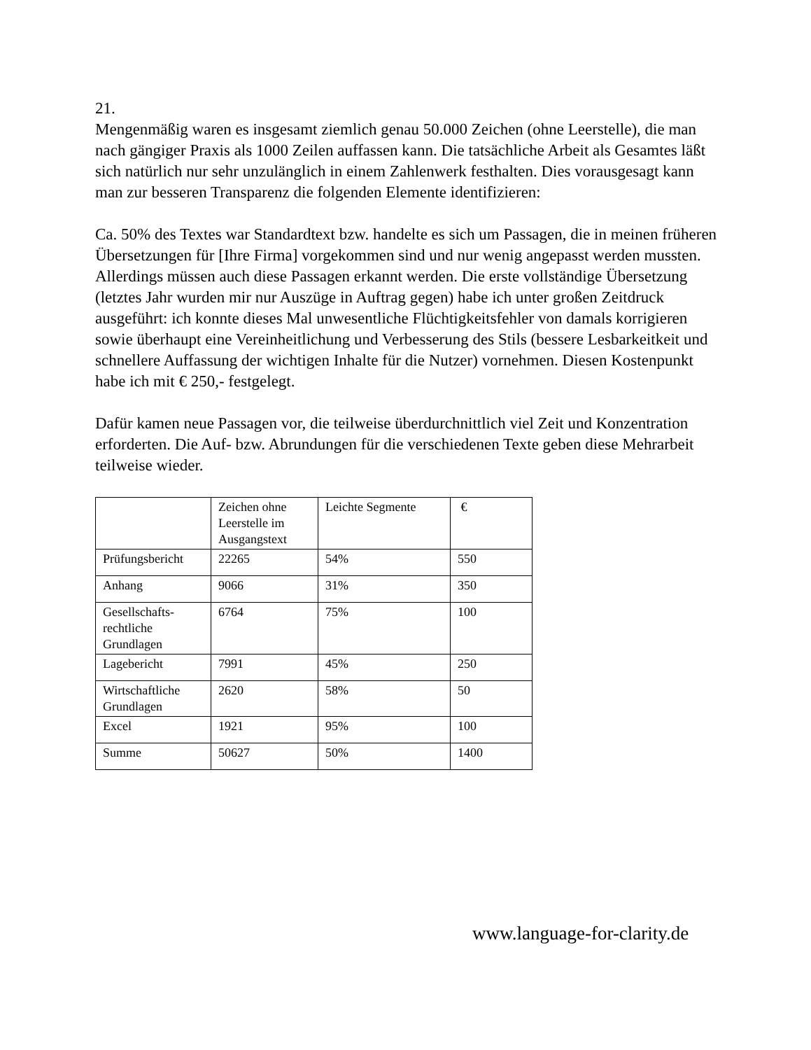21.
Mengenmäßig waren es insgesamt ziemlich genau 50.000 Zeichen (ohne Leerstelle), die man nach gängiger Praxis als 1000 Zeilen auffassen kann. Die tatsächliche Arbeit als Gesamtes läßt sich natürlich nur sehr unzulänglich in einem Zahlenwerk festhalten. Dies vorausgesagt kann man zur besseren Transparenz die folgenden Elemente identifizieren:
Ca. 50% des Textes war Standardtext bzw. handelte es sich um Passagen, die in meinen früheren Übersetzungen für [Ihre Firma] vorgekommen sind und nur wenig angepasst werden mussten. Allerdings müssen auch diese Passagen erkannt werden. Die erste vollständige Übersetzung (letztes Jahr wurden mir nur Auszüge in Auftrag gegen) habe ich unter großen Zeitdruck ausgeführt: ich konnte dieses Mal unwesentliche Flüchtigkeitsfehler von damals korrigieren sowie überhaupt eine Vereinheitlichung und Verbesserung des Stils (bessere Lesbarkeitkeit und schnellere Auffassung der wichtigen Inhalte für die Nutzer) vornehmen. Diesen Kostenpunkt habe ich mit € 250,- festgelegt.
Dafür kamen neue Passagen vor, die teilweise überdurchnittlich viel Zeit und Konzentration erforderten. Die Auf- bzw. Abrundungen für die verschiedenen Texte geben diese Mehrarbeit teilweise wieder.
| | Zeichen ohne Leerstelle im Ausgangstext | Leichte Segmente | € |
| Prüfungsbericht | 22265 | 54% | 550 |
| Anhang | 9066 | 31% | 350 |
| Gesellschafts-rechtliche Grundlagen | 6764 | 75% | 100 |
| Lagebericht | 7991 | 45% | 250 |
| Wirtschaftliche Grundlagen | 2620 | 58% | 50 |
| Excel | 1921 | 95% | 100 |
| Summe | 50627 | 50% | 1400 |
www.language-for-clarity.de